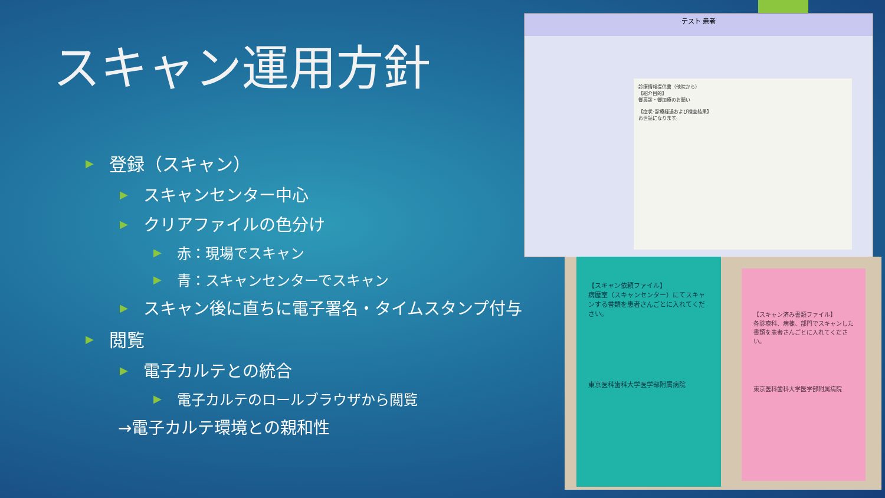スキャン運用方針
▶ 登録（スキャン）
▶ スキャンセンター中心
▶ クリアファイルの色分け
▶ 赤：現場でスキャン
▶ 青：スキャンセンターでスキャン
▶ スキャン後に直ちに電子署名・タイムスタンプ付与
▶ 閲覧
▶ 電子カルテとの統合
▶ 電子カルテのロールブラウザから閲覧
→電子カルテ環境との親和性
テスト 患者
診療情報提供書（他院から）
【紹介目的】
御高診・御加療のお願い
【症状･診療経過および検査結果】
お世話になります。
【スキャン依頼ファイル】
病歴室（スキャンセンター）にてスキャンする書類を患者さんごとに入れてください。
東京医科歯科大学医学部附属病院
【スキャン済み書類ファイル】
各診療科、病棟、部門でスキャンした書類を患者さんごとに入れてください。
東京医科歯科大学医学部附属病院